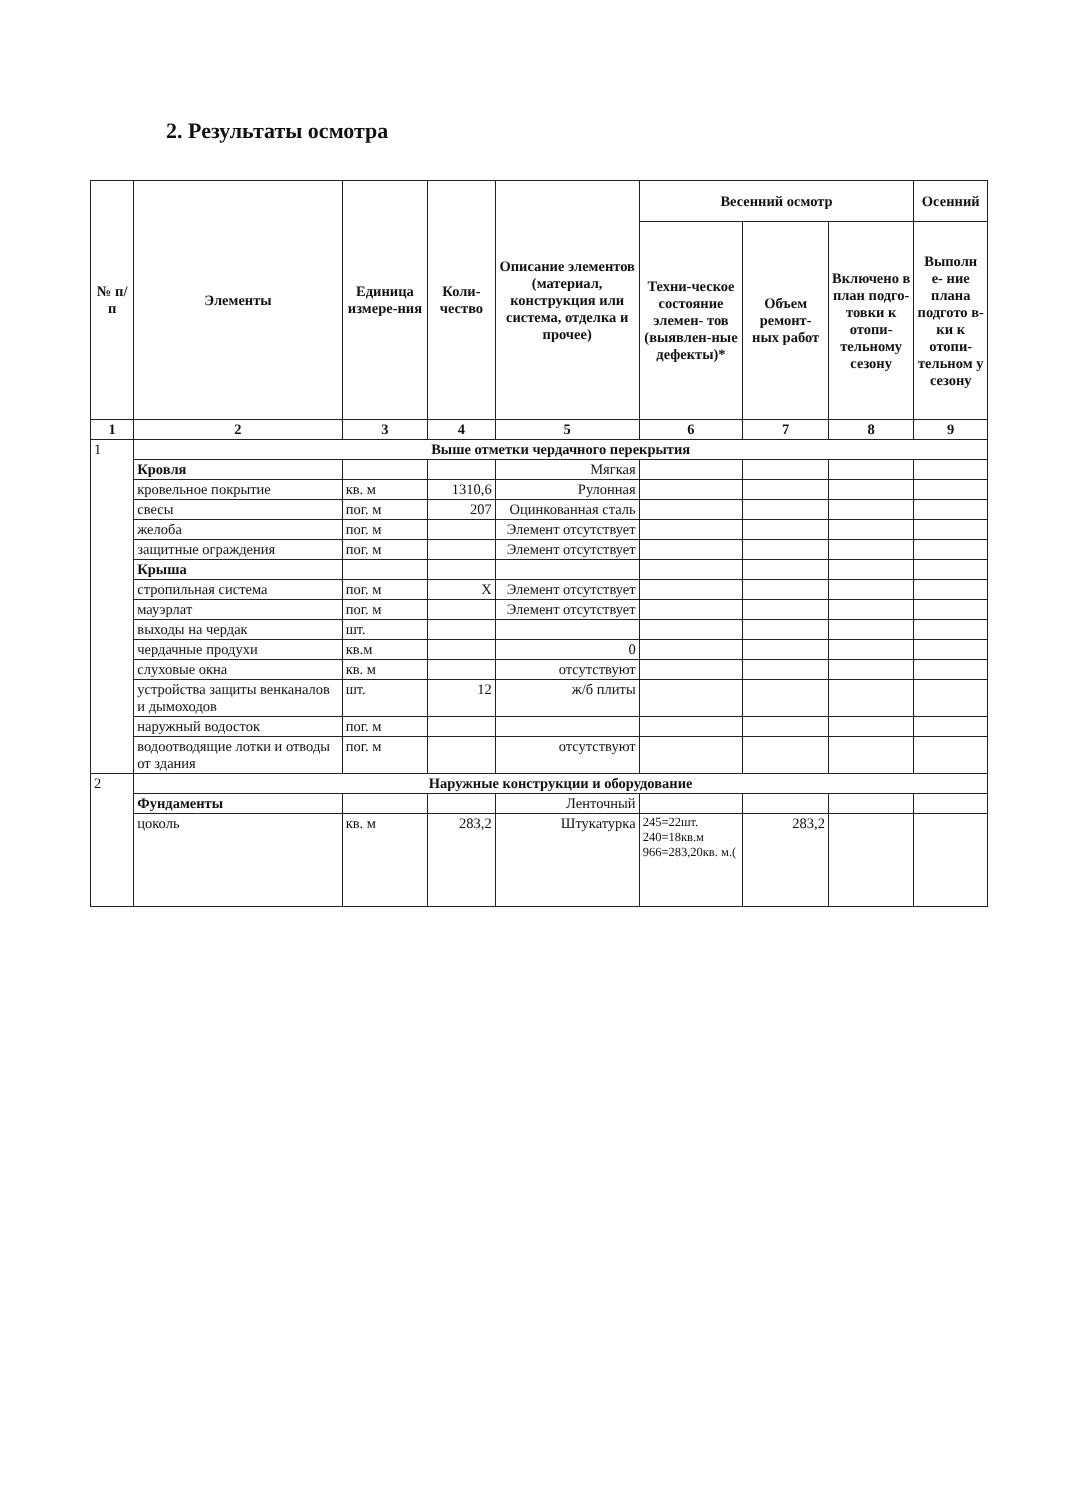2. Результаты осмотра
| № п/п | Элементы | Единица измере-ния | Коли-чество | Описание элементов (материал, конструкция или система, отделка и прочее) | Весенний осмотр | | | Осенний |
| --- | --- | --- | --- | --- | --- | --- | --- | --- |
| | | | | | Техни-ческое состояние элемен- тов (выявлен-ные дефекты)* | Объем ремонт-ных работ | Включено в план подго-товки к отопи-тельному сезону | Выполн е- ние плана подгото в- ки к отопи-тельном у сезону |
| 1 | 2 | 3 | 4 | 5 | 6 | 7 | 8 | 9 |
| 1 | Выше отметки чердачного перекрытия | | | | | | | |
| | Кровля | | | Мягкая | | | | |
| | кровельное покрытие | кв. м | 1310,6 | Рулонная | | | | |
| | свесы | пог. м | 207 | Оцинкованная сталь | | | | |
| | желоба | пог. м | | Элемент отсутствует | | | | |
| | защитные ограждения | пог. м | | Элемент отсутствует | | | | |
| | Крыша | | | | | | | |
| | стропильная система | пог. м | X | Элемент отсутствует | | | | |
| | мауэрлат | пог. м | | Элемент отсутствует | | | | |
| | выходы на чердак | шт. | | | | | | |
| | чердачные продухи | кв.м | | 0 | | | | |
| | слуховые окна | кв. м | | отсутствуют | | | | |
| | устройства защиты венканалов и дымоходов | шт. | 12 | ж/б плиты | | | | |
| | наружный водосток | пог. м | | | | | | |
| | водоотводящие лотки и отводы от здания | пог. м | | отсутствуют | | | | |
| 2 | Наружные конструкции и оборудование | | | | | | | |
| | Фундаменты | | | Ленточный | | | | |
| | цоколь | кв. м | 283,2 | Штукатурка | 245=22шт. 240=18кв.м 966=283,20кв. м.( | 283,2 | | |